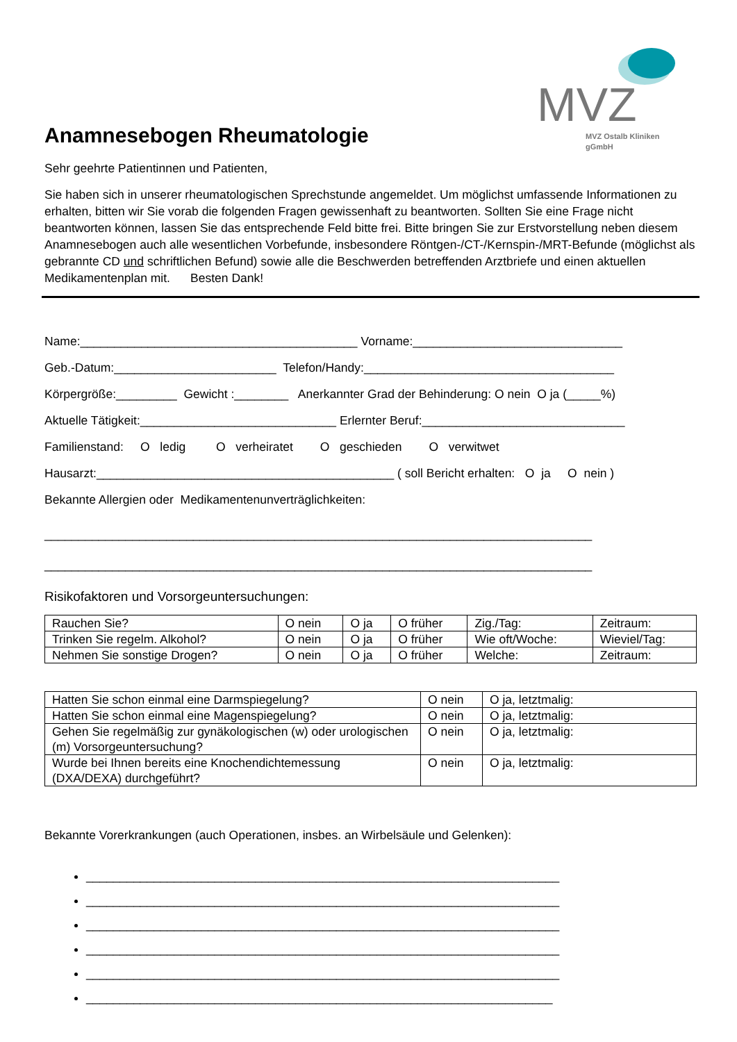MVZ
MVZ Ostalb Kliniken
gGmbH
Anamnesebogen Rheumatologie
Sehr geehrte Patientinnen und Patienten,
Sie haben sich in unserer rheumatologischen Sprechstunde angemeldet. Um möglichst umfassende Informationen zu erhalten, bitten wir Sie vorab die folgenden Fragen gewissenhaft zu beantworten. Sollten Sie eine Frage nicht beantworten können, lassen Sie das entsprechende Feld bitte frei. Bitte bringen Sie zur Erstvorstellung neben diesem Anamnesebogen auch alle wesentlichen Vorbefunde, insbesondere Röntgen-/CT-/Kernspin-/MRT-Befunde (möglichst als gebrannte CD und schriftlichen Befund) sowie alle die Beschwerden betreffenden Arztbriefe und einen aktuellen Medikamentenplan mit. Besten Dank!
Name:_________________________________________ Vorname:_______________________________
Geb.-Datum:________________________ Telefon/Handy:_____________________________________
Körpergröße:_________ Gewicht :________ Anerkannter Grad der Behinderung: O nein O ja (_____%)
Aktuelle Tätigkeit:_____________________________ Erlernter Beruf:______________________________
Familienstand: O ledig O verheiratet O geschieden O verwitwet
Hausarzt:____________________________________________ ( soll Bericht erhalten: O ja O nein )
Bekannte Allergien oder Medikamentenunverträglichkeiten:
_________________________________________________________________________________
_________________________________________________________________________________
Risikofaktoren und Vorsorgeuntersuchungen:
| Rauchen Sie? | O nein | O ja | O früher | Zig./Tag: | Zeitraum: |
| Trinken Sie regelm. Alkohol? | O nein | O ja | O früher | Wie oft/Woche: | Wieviel/Tag: |
| Nehmen Sie sonstige Drogen? | O nein | O ja | O früher | Welche: | Zeitraum: |
| Hatten Sie schon einmal eine Darmspiegelung? | O nein | O ja, letztmalig: |
| Hatten Sie schon einmal eine Magenspiegelung? | O nein | O ja, letztmalig: |
| Gehen Sie regelmäßig zur gynäkologischen (w) oder urologischen (m) Vorsorgeuntersuchung? | O nein | O ja, letztmalig: |
| Wurde bei Ihnen bereits eine Knochendichtemessung (DXA/DEXA) durchgeführt? | O nein | O ja, letztmalig: |
Bekannte Vorerkrankungen (auch Operationen, insbes. an Wirbelsäule und Gelenken):
______________________________________________________________________
______________________________________________________________________
______________________________________________________________________
______________________________________________________________________
______________________________________________________________________
_____________________________________________________________________